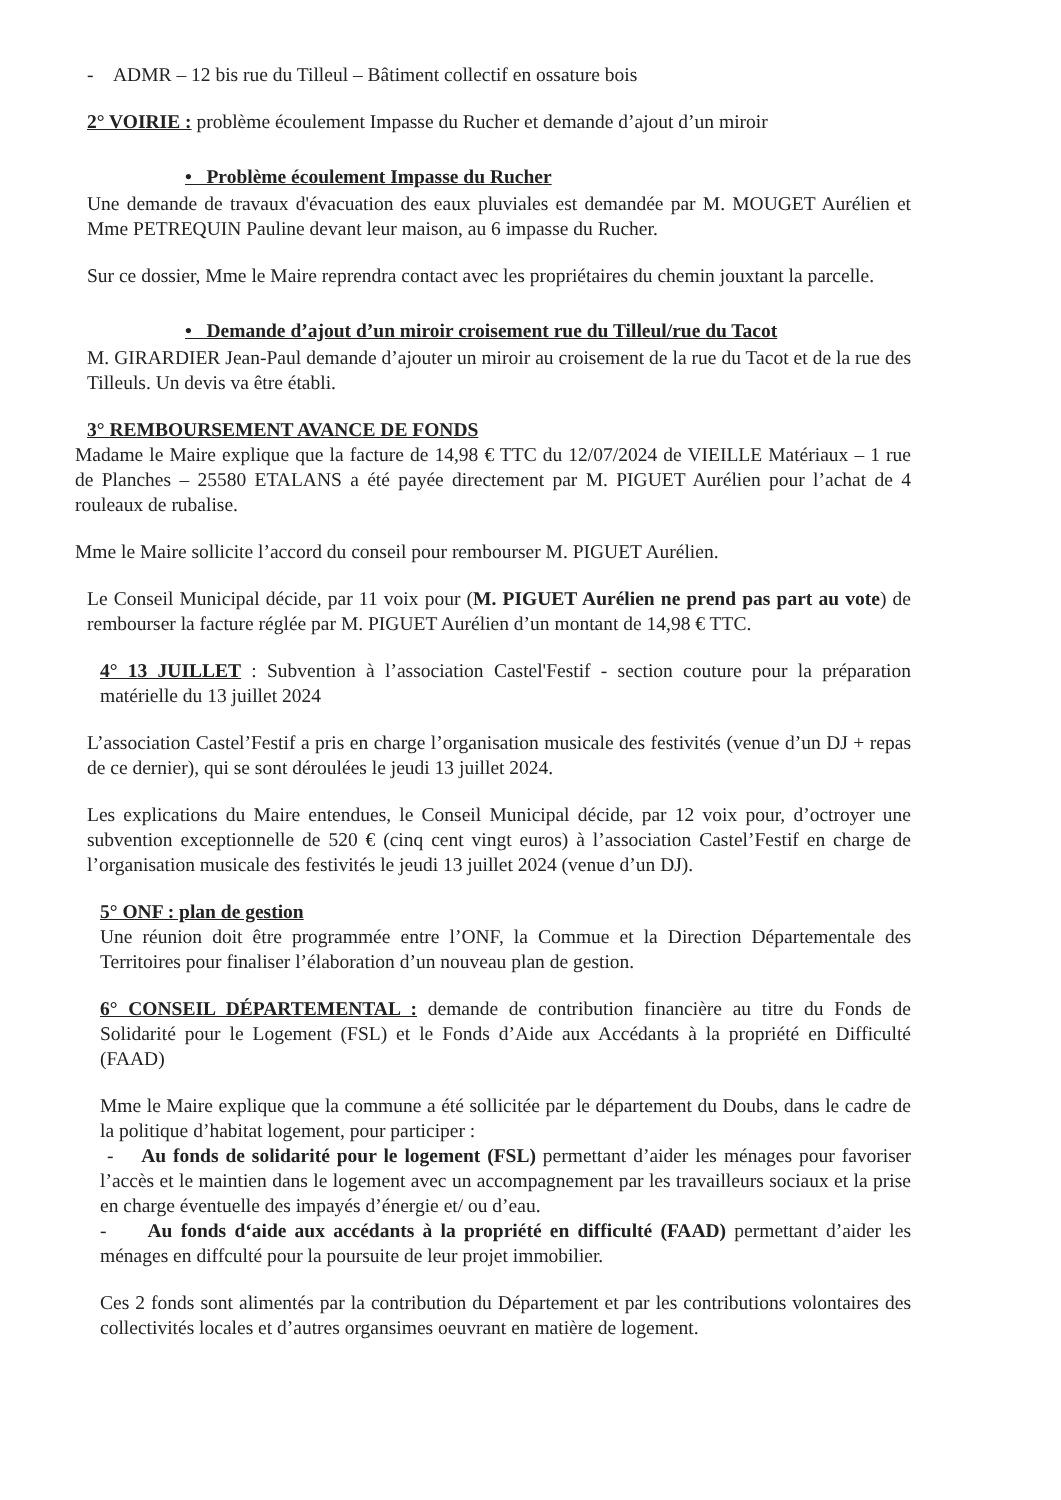- ADMR – 12 bis rue du Tilleul – Bâtiment collectif en ossature bois
2° VOIRIE : problème écoulement Impasse du Rucher et demande d’ajout d’un miroir
• Problème écoulement Impasse du Rucher
Une demande de travaux d'évacuation des eaux pluviales est demandée par M. MOUGET Aurélien et Mme PETREQUIN Pauline devant leur maison, au 6 impasse du Rucher.
Sur ce dossier, Mme le Maire reprendra contact avec les propriétaires du chemin jouxtant la parcelle.
• Demande d’ajout d’un miroir croisement rue du Tilleul/rue du Tacot
M. GIRARDIER Jean-Paul demande d’ajouter un miroir au croisement de la rue du Tacot et de la rue des Tilleuls. Un devis va être établi.
3° REMBOURSEMENT AVANCE DE FONDS
Madame le Maire explique que la facture de 14,98 € TTC du 12/07/2024 de VIEILLE Matériaux – 1 rue de Planches – 25580 ETALANS a été payée directement par M. PIGUET Aurélien pour l’achat de 4 rouleaux de rubalise.
Mme le Maire sollicite l’accord du conseil pour rembourser M. PIGUET Aurélien.
Le Conseil Municipal décide, par 11 voix pour (M. PIGUET Aurélien ne prend pas part au vote) de rembourser la facture réglée par M. PIGUET Aurélien d’un montant de 14,98 € TTC.
4° 13 JUILLET : Subvention à l’association Castel'Festif - section couture pour la préparation matérielle du 13 juillet 2024
L’association Castel’Festif a pris en charge l’organisation musicale des festivités (venue d’un DJ + repas de ce dernier), qui se sont déroulées le jeudi 13 juillet 2024.
Les explications du Maire entendues, le Conseil Municipal décide, par 12 voix pour, d’octroyer une subvention exceptionnelle de 520 € (cinq cent vingt euros) à l’association Castel’Festif en charge de l’organisation musicale des festivités le jeudi 13 juillet 2024 (venue d’un DJ).
5° ONF : plan de gestion
Une réunion doit être programmée entre l’ONF, la Commue et la Direction Départementale des Territoires pour finaliser l’élaboration d’un nouveau plan de gestion.
6° CONSEIL DÉPARTEMENTAL : demande de contribution financière au titre du Fonds de Solidarité pour le Logement (FSL) et le Fonds d’Aide aux Accédants à la propriété en Difficulté (FAAD)
Mme le Maire explique que la commune a été sollicitée par le département du Doubs, dans le cadre de la politique d’habitat logement, pour participer :
- Au fonds de solidarité pour le logement (FSL) permettant d’aider les ménages pour favoriser l’accès et le maintien dans le logement avec un accompagnement par les travailleurs sociaux et la prise en charge éventuelle des impayés d’énergie et/ ou d’eau.
- Au fonds d‘aide aux accédants à la propriété en difficulté (FAAD) permettant d’aider les ménages en diffculté pour la poursuite de leur projet immobilier.
Ces 2 fonds sont alimentés par la contribution du Département et par les contributions volontaires des collectivités locales et d’autres organsimes oeuvrant en matière de logement.